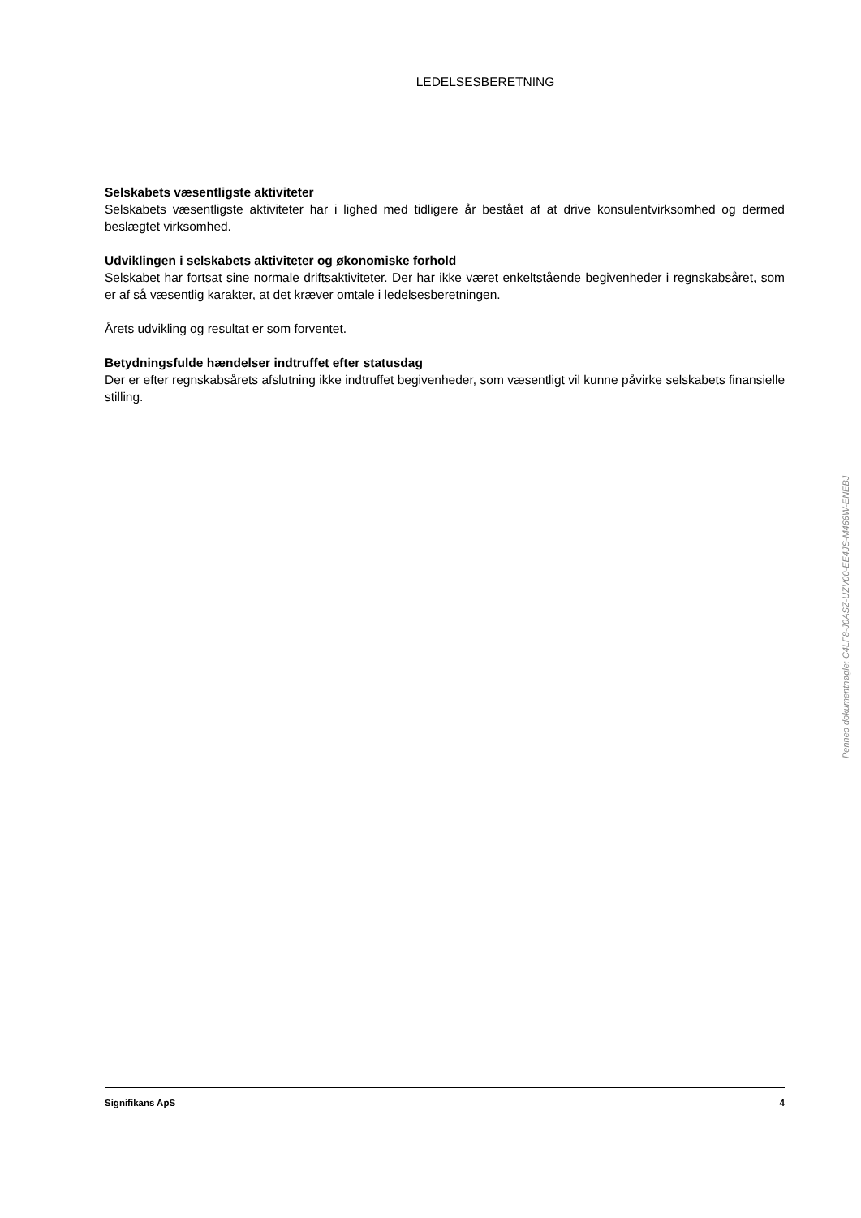LEDELSESBERETNING
Selskabets væsentligste aktiviteter
Selskabets væsentligste aktiviteter har i lighed med tidligere år bestået af at drive konsulentvirksomhed og dermed beslægtet virksomhed.
Udviklingen i selskabets aktiviteter og økonomiske forhold
Selskabet har fortsat sine normale driftsaktiviteter. Der har ikke været enkeltstående begivenheder i regnskabsåret, som er af så væsentlig karakter, at det kræver omtale i ledelsesberetningen.
Årets udvikling og resultat er som forventet.
Betydningsfulde hændelser indtruffet efter statusdag
Der er efter regnskabsårets afslutning ikke indtruffet begivenheder, som væsentligt vil kunne påvirke selskabets finansielle stilling.
Signifikans ApS 4
Penneo dokumentnøgle: C4LF8-J0ASZ-UZV00-EE4JS-M466W-ENEBJ